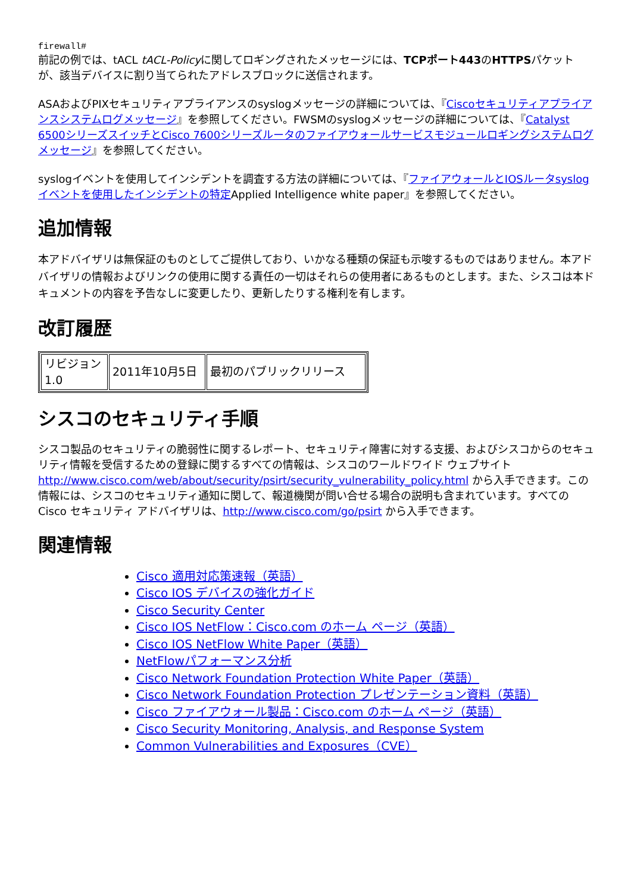firewall#
前記の例では、tACL tACL-Policyに関してロギングされたメッセージには、TCPポート443のHTTPSパケットが、該当デバイスに割り当てられたアドレスブロックに送信されます。
ASAおよびPIXセキュリティアプライアンスのsyslogメッセージの詳細については、『Ciscoセキュリティアプライアンスシステムログメッセージ』を参照してください。FWSMのsyslogメッセージの詳細については、『Catalyst 6500シリーズスイッチとCisco 7600シリーズルータのファイアウォールサービスモジュールロギングシステムログメッセージ』を参照してください。
syslogイベントを使用してインシデントを調査する方法の詳細については、『ファイアウォールとIOSルータsyslogイベントを使用したインシデントの特定Applied Intelligence white paper』を参照してください。
追加情報
本アドバイザリは無保証のものとしてご提供しており、いかなる種類の保証も示唆するものではありません。本アドバイザリの情報およびリンクの使用に関する責任の一切はそれらの使用者にあるものとします。また、シスコは本ドキュメントの内容を予告なしに変更したり、更新したりする権利を有します。
改訂履歴
| リビジョン 1.0 | 2011年10月5日 | 最初のパブリックリリース |
シスコのセキュリティ手順
シスコ製品のセキュリティの脆弱性に関するレポート、セキュリティ障害に対する支援、およびシスコからのセキュリティ情報を受信するための登録に関するすべての情報は、シスコのワールドワイド ウェブサイト http://www.cisco.com/web/about/security/psirt/security_vulnerability_policy.html から入手できます。この情報には、シスコのセキュリティ通知に関して、報道機関が問い合せる場合の説明も含まれています。すべての Cisco セキュリティ アドバイザリは、http://www.cisco.com/go/psirt から入手できます。
関連情報
Cisco 適用対応策速報（英語）
Cisco IOS デバイスの強化ガイド
Cisco Security Center
Cisco IOS NetFlow：Cisco.com のホーム ページ（英語）
Cisco IOS NetFlow White Paper（英語）
NetFlowパフォーマンス分析
Cisco Network Foundation Protection White Paper（英語）
Cisco Network Foundation Protection プレゼンテーション資料（英語）
Cisco ファイアウォール製品：Cisco.com のホーム ページ（英語）
Cisco Security Monitoring, Analysis, and Response System
Common Vulnerabilities and Exposures（CVE）